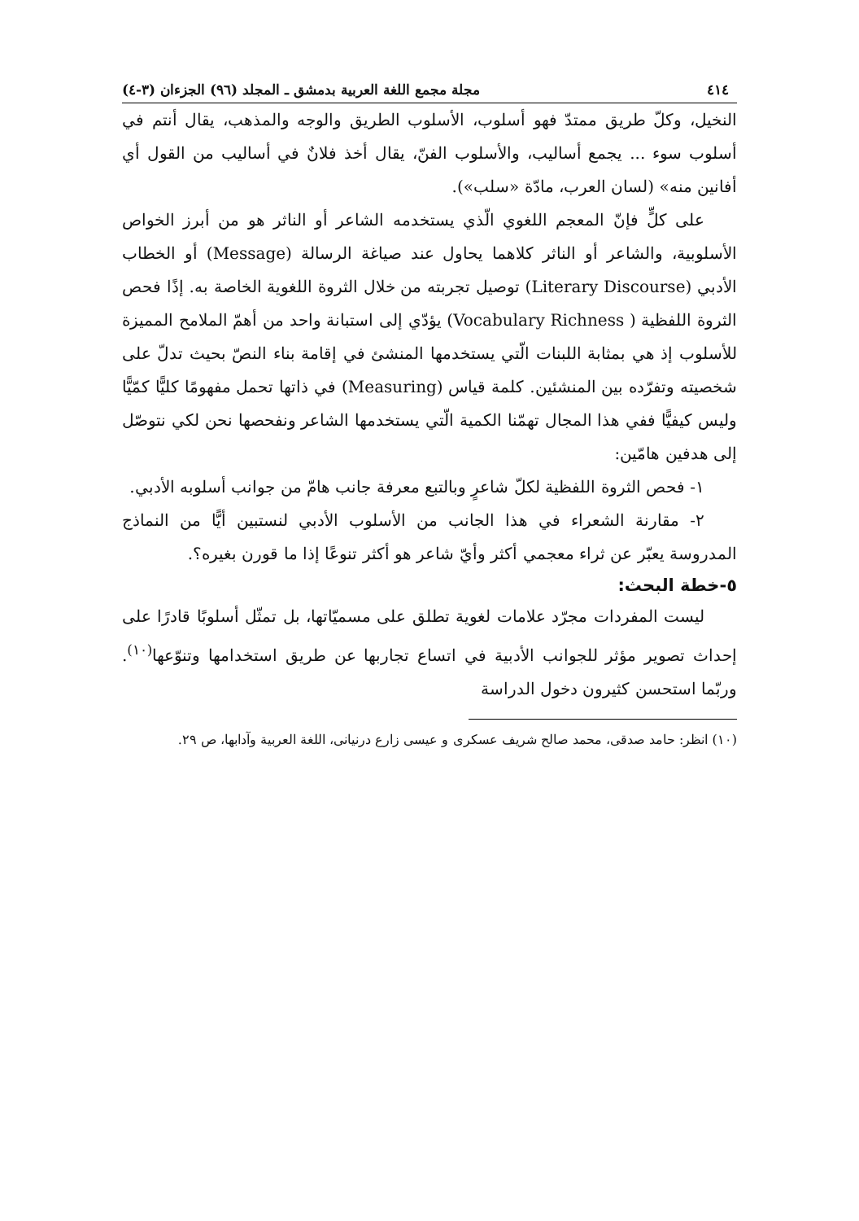٤١٤ مجلة مجمع اللغة العربية بدمشق ـ المجلد (٩٦) الجزءان (٣-٤)
النخيل، وكلّ طريق ممتدّ فهو أسلوب، الأسلوب الطريق والوجه والمذهب، يقال أنتم في أسلوب سوء ... يجمع أساليب، والأسلوب الفنّ، يقال أخذ فلانٌ في أساليب من القول أي أفانين منه» (لسان العرب، مادّة «سلب»).
على كلٍّ فإنّ المعجم اللغوي الّذي يستخدمه الشاعر أو الناثر هو من أبرز الخواص الأسلوبية، والشاعر أو الناثر كلاهما يحاول عند صياغة الرسالة (Message) أو الخطاب الأدبي (Literary Discourse) توصيل تجربته من خلال الثروة اللغوية الخاصة به. إذًا فحص الثروة اللفظية ( Vocabulary Richness) يؤدّي إلى استبانة واحد من أهمّ الملامح المميزة للأسلوب إذ هي بمثابة اللبنات الّتي يستخدمها المنشئ في إقامة بناء النصّ بحيث تدلّ على شخصيته وتفرّده بين المنشئين. كلمة قياس (Measuring) في ذاتها تحمل مفهومًا كليًّا كمّيًّا وليس كيفيًّا ففي هذا المجال تهمّنا الكمية الّتي يستخدمها الشاعر ونفحصها نحن لكي نتوصّل إلى هدفين هامّين:
١- فحص الثروة اللفظية لكلّ شاعرٍ وبالتبع معرفة جانب هامّ من جوانب أسلوبه الأدبي.
٢- مقارنة الشعراء في هذا الجانب من الأسلوب الأدبي لنستبين أيًّا من النماذج المدروسة يعبّر عن ثراء معجمي أكثر وأيّ شاعر هو أكثر تنوعًا إذا ما قورن بغيره؟.
٥-خطة البحث:
ليست المفردات مجرّد علامات لغوية تطلق على مسميّاتها، بل تمثّل أسلوبًا قادرًا على إحداث تصوير مؤثر للجوانب الأدبية في اتساع تجاربها عن طريق استخدامها وتنوّعها<sup>(١٠)</sup>. وربّما استحسن كثيرون دخول الدراسة
(١٠) انظر: حامد صدقى، محمد صالح شريف عسكرى و عيسى زارع درنيانى، اللغة العربية وآدابها، ص ٢٩.